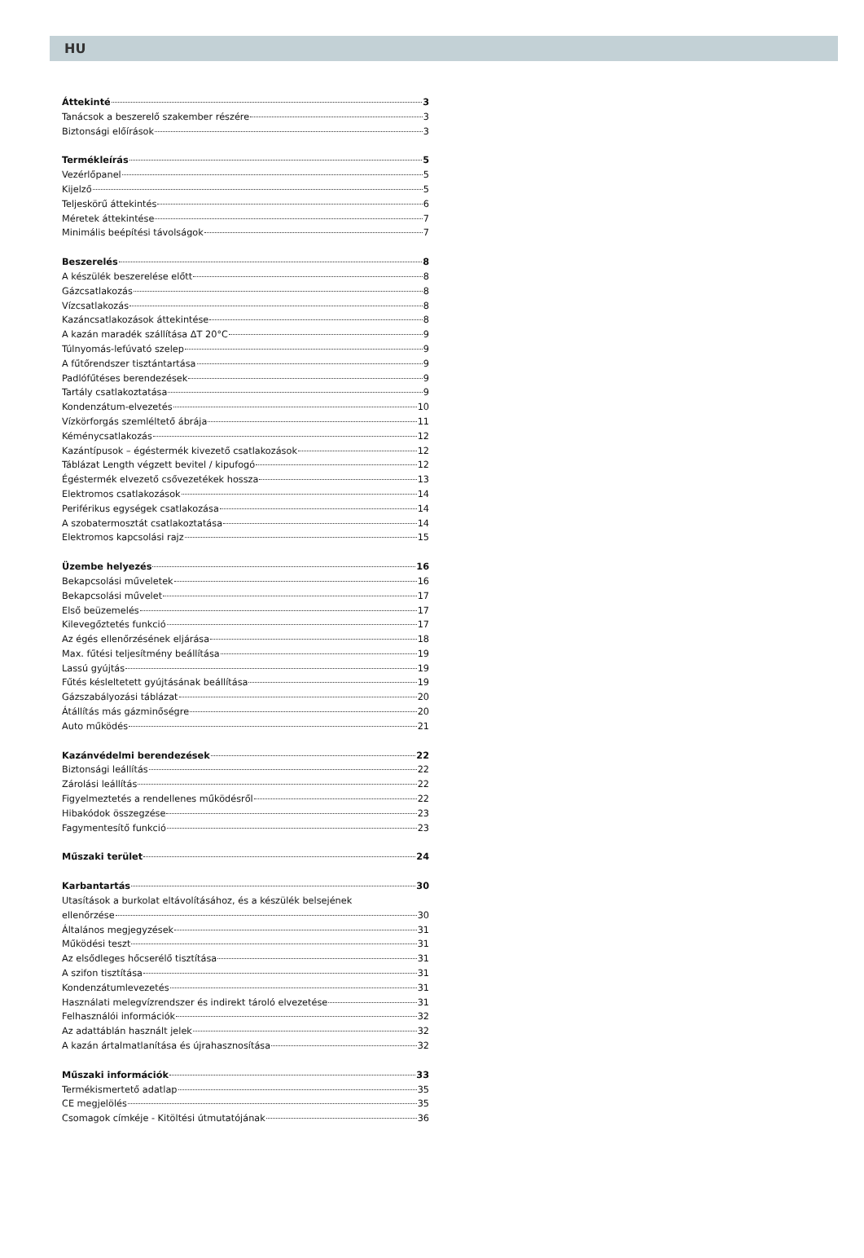HU
Áttekinté 3
Tanácsok a beszerelő szakember részére 3
Biztonsági előírások 3
Termékleírás 5
Vezérlőpanel 5
Kijelző 5
Teljeskörű áttekintés 6
Méretek áttekintése 7
Minimális beépítési távolságok 7
Beszerelés 8
A készülék beszerelése előtt 8
Gázcsatlakozás 8
Vízcsatlakozás 8
Kazáncsatlakozások áttekintése 8
A kazán maradék szállítása ΔT 20°C 9
Túlnyomás-lefúvató szelep 9
A fűtőrendszer tisztántartása 9
Padlófűtéses berendezések 9
Tartály csatlakoztatása 9
Kondenzátum-elvezetés 10
Vízkörforgás szemléltető ábrája 11
Kéménycsatlakozás 12
Kazántípusok – égéstermék kivezető csatlakozások 12
Táblázat Length végzett bevitel / kipufogó 12
Égéstermék elvezető csővezetékek hossza 13
Elektromos csatlakozások 14
Periférikus egységek csatlakozása 14
A szobatermosztát csatlakoztatása 14
Elektromos kapcsolási rajz 15
Üzembe helyezés 16
Bekapcsolási műveletek 16
Bekapcsolási művelet 17
Első beüzemelés 17
Kilevegőztetés funkció 17
Az égés ellenőrzésének eljárása 18
Max. fűtési teljesítmény beállítása 19
Lassú gyújtás 19
Fűtés késleltetett gyújtásának beállítása 19
Gázszabályozási táblázat 20
Átállítás más gázminőségre 20
Auto működés 21
Kazánvédelmi berendezések 22
Biztonsági leállítás 22
Zárolási leállítás 22
Figyelmeztetés a rendellenes működésről 22
Hibakódok összegzése 23
Fagymentesítő funkció 23
Műszaki terület 24
Karbantartás 30
Utasítások a burkolat eltávolításához, és a készülék belsejének
ellenőrzése 30
Általános megjegyzések 31
Működési teszt 31
Az elsődleges hőcserélő tisztítása 31
A szifon tisztítása 31
Kondenzátumlevezetés 31
Használati melegvízrendszer és indirekt tároló elvezetése 31
Felhasználói információk 32
Az adattáblán használt jelek 32
A kazán ártalmatlanítása és újrahasznosítása 32
Műszaki információk 33
Termékismertető adatlap 35
CE megjelölés 35
Csomagok címkéje - Kitöltési útmutatójának 36